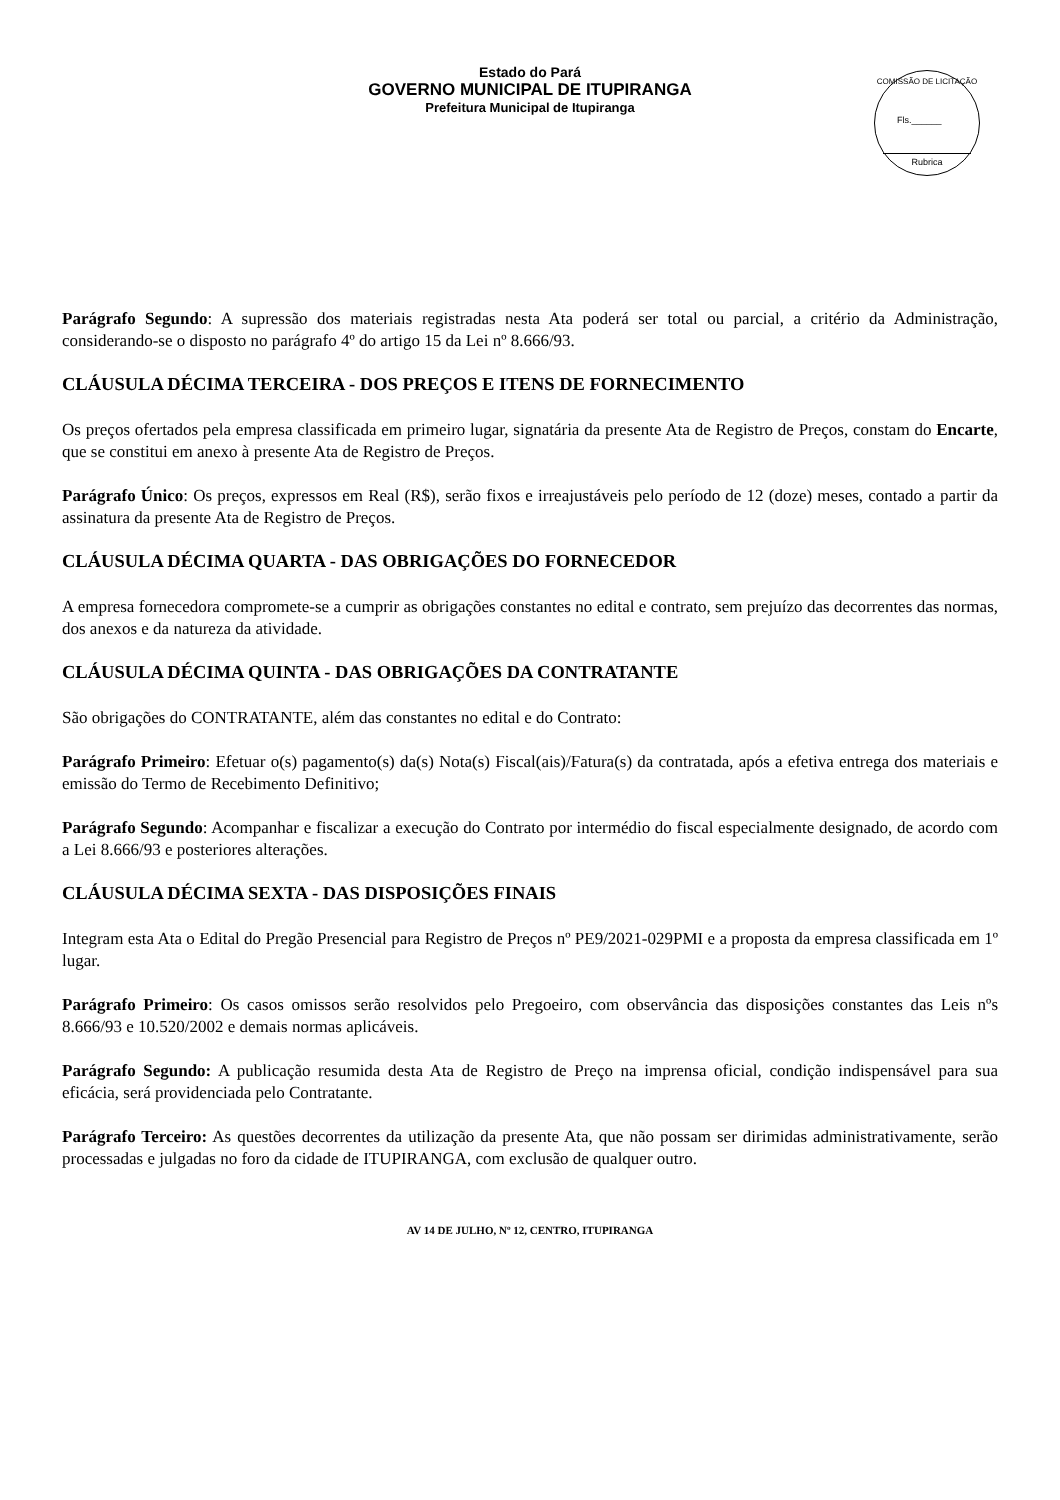Estado do Pará
GOVERNO MUNICIPAL DE ITUPIRANGA
Prefeitura Municipal de Itupiranga
COMISSÃO DE LICITAÇÃO
Fls.______
Rubrica
Parágrafo Segundo: A supressão dos materiais registradas nesta Ata poderá ser total ou parcial, a critério da Administração, considerando-se o disposto no parágrafo 4º do artigo 15 da Lei nº 8.666/93.
CLÁUSULA DÉCIMA TERCEIRA - DOS PREÇOS E ITENS DE FORNECIMENTO
Os preços ofertados pela empresa classificada em primeiro lugar, signatária da presente Ata de Registro de Preços, constam do Encarte, que se constitui em anexo à presente Ata de Registro de Preços.
Parágrafo Único: Os preços, expressos em Real (R$), serão fixos e irreajustáveis pelo período de 12 (doze) meses, contado a partir da assinatura da presente Ata de Registro de Preços.
CLÁUSULA DÉCIMA QUARTA - DAS OBRIGAÇÕES DO FORNECEDOR
A empresa fornecedora compromete-se a cumprir as obrigações constantes no edital e contrato, sem prejuízo das decorrentes das normas, dos anexos e da natureza da atividade.
CLÁUSULA DÉCIMA QUINTA - DAS OBRIGAÇÕES DA CONTRATANTE
São obrigações do CONTRATANTE, além das constantes no edital e do Contrato:
Parágrafo Primeiro: Efetuar o(s) pagamento(s) da(s) Nota(s) Fiscal(ais)/Fatura(s) da contratada, após a efetiva entrega dos materiais e emissão do Termo de Recebimento Definitivo;
Parágrafo Segundo: Acompanhar e fiscalizar a execução do Contrato por intermédio do fiscal especialmente designado, de acordo com a Lei 8.666/93 e posteriores alterações.
CLÁUSULA DÉCIMA SEXTA - DAS DISPOSIÇÕES FINAIS
Integram esta Ata o Edital do Pregão Presencial para Registro de Preços nº PE9/2021-029PMI e a proposta da empresa classificada em 1º lugar.
Parágrafo Primeiro: Os casos omissos serão resolvidos pelo Pregoeiro, com observância das disposições constantes das Leis nºs 8.666/93 e 10.520/2002 e demais normas aplicáveis.
Parágrafo Segundo: A publicação resumida desta Ata de Registro de Preço na imprensa oficial, condição indispensável para sua eficácia, será providenciada pelo Contratante.
Parágrafo Terceiro: As questões decorrentes da utilização da presente Ata, que não possam ser dirimidas administrativamente, serão processadas e julgadas no foro da cidade de ITUPIRANGA, com exclusão de qualquer outro.
AV 14 DE JULHO, Nº 12, CENTRO, ITUPIRANGA